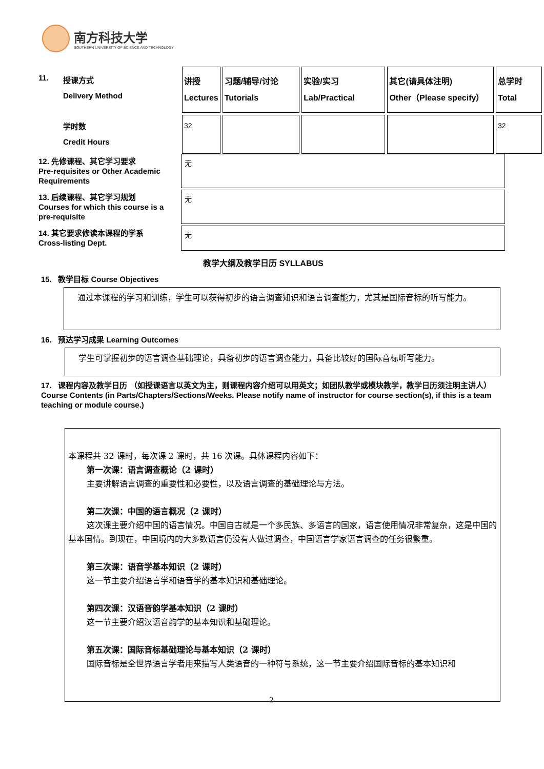南方科技大学
SOUTHERN UNIVERSITY OF SCIENCE AND TECHNOLOGY
11.
授课方式
Delivery Method
学时数
Credit Hours
| 讲授 Lectures | 习题/辅导/讨论 Tutorials | 实验/实习 Lab/Practical | 其它(请具体注明) Other（Please specify） | 总学时 Total |
| 32 | | | | 32 |
12. 先修课程、其它学习要求
Pre-requisites or Other Academic Requirements
无
13. 后续课程、其它学习规划
Courses for which this course is a pre-requisite
无
14. 其它要求修读本课程的学系
Cross-listing Dept.
无
教学大纲及教学日历 SYLLABUS
15. 教学目标 Course Objectives
通过本课程的学习和训练，学生可以获得初步的语言调查知识和语言调查能力，尤其是国际音标的听写能力。
16. 预达学习成果 Learning Outcomes
学生可掌握初步的语言调查基础理论，具备初步的语言调查能力，具备比较好的国际音标听写能力。
17. 课程内容及教学日历 （如授课语言以英文为主，则课程内容介绍可以用英文；如团队教学或模块教学，教学日历须注明主讲人）
Course Contents (in Parts/Chapters/Sections/Weeks. Please notify name of instructor for course section(s), if this is a team teaching or module course.)
本课程共 32 课时，每次课 2 课时，共 16 次课。具体课程内容如下：
第一次课：语言调查概论（2 课时）
主要讲解语言调查的重要性和必要性，以及语言调查的基础理论与方法。
第二次课：中国的语言概况（2 课时）
这次课主要介绍中国的语言情况。中国自古就是一个多民族、多语言的国家，语言使用情况非常复杂，这是中国的基本国情。到现在，中国境内的大多数语言仍没有人做过调查，中国语言学家语言调查的任务很繁重。
第三次课：语音学基本知识（2 课时）
这一节主要介绍语言学和语音学的基本知识和基础理论。
第四次课：汉语音韵学基本知识（2 课时）
这一节主要介绍汉语音韵学的基本知识和基础理论。
第五次课：国际音标基础理论与基本知识（2 课时）
国际音标是全世界语言学者用来描写人类语音的一种符号系统，这一节主要介绍国际音标的基本知识和
2